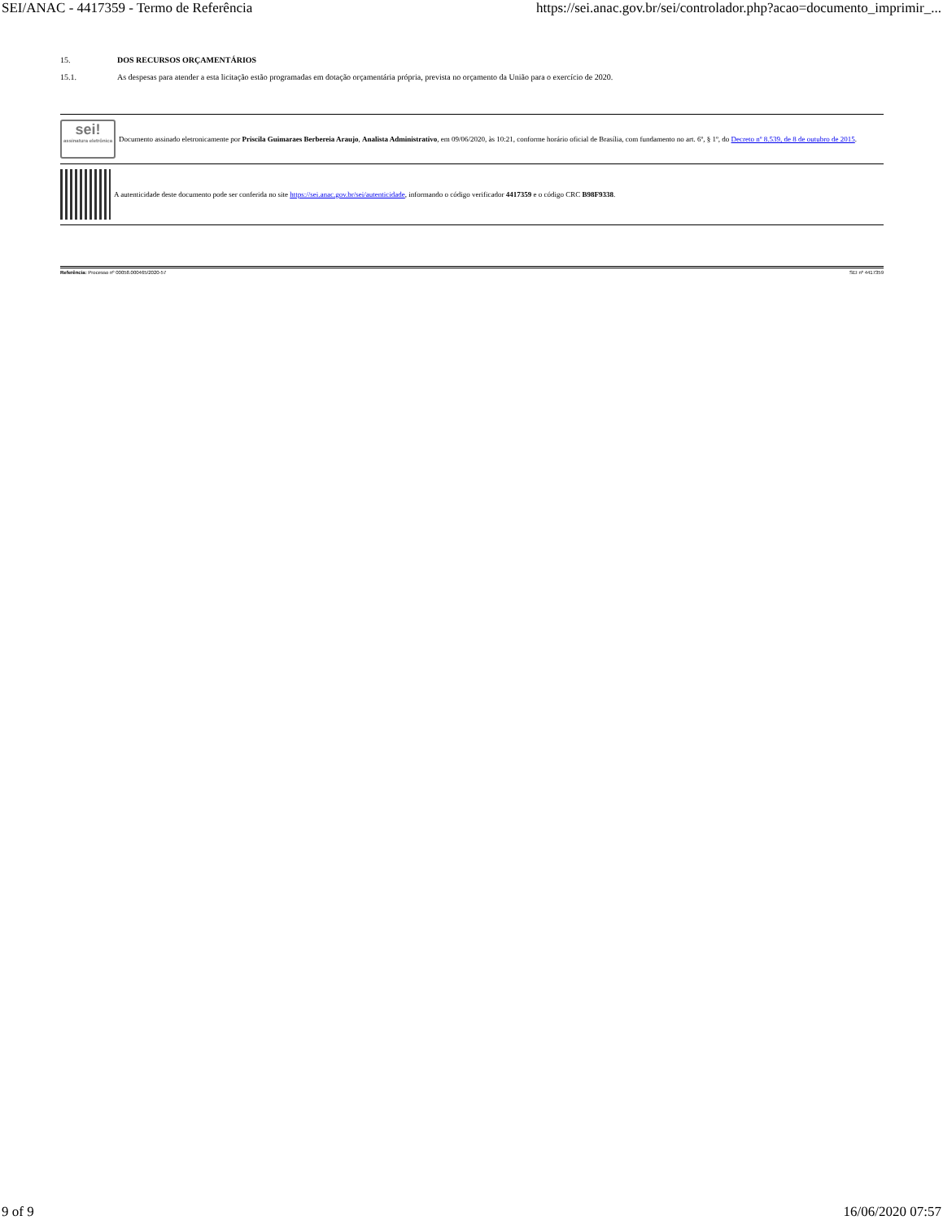SEI/ANAC - 4417359 - Termo de Referência https://sei.anac.gov.br/sei/controlador.php?acao=documento_imprimir_...
15. DOS RECURSOS ORÇAMENTÁRIOS
15.1. As despesas para atender a esta licitação estão programadas em dotação orçamentária própria, prevista no orçamento da União para o exercício de 2020.
sei!
assinatura eletrônica
Documento assinado eletronicamente por Priscila Guimaraes Berbereia Araujo, Analista Administrativo, em 09/06/2020, às 10:21, conforme horário oficial de Brasília, com fundamento no art. 6º, § 1º, do Decreto nº 8.539, de 8 de outubro de 2015.
A autenticidade deste documento pode ser conferida no site https://sei.anac.gov.br/sei/autenticidade, informando o código verificador 4417359 e o código CRC B98F9338.
Referência: Processo nº 00058.000465/2020-57 SEI nº 4417359
9 of 9 16/06/2020 07:57